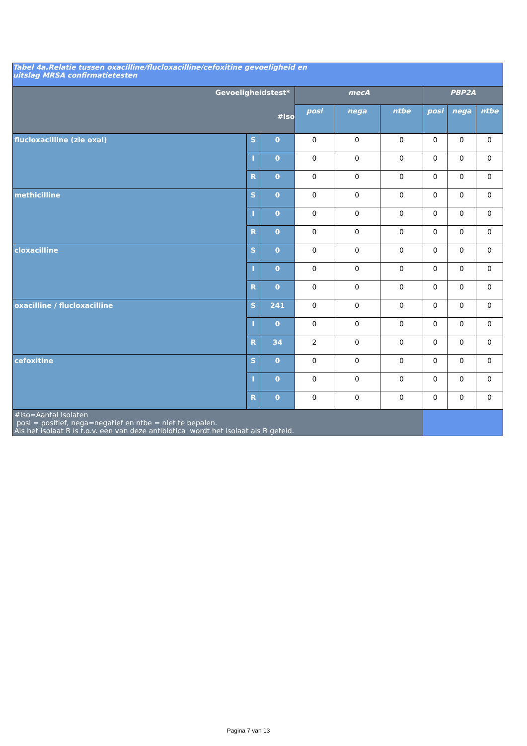| Tabel 4a.Relatie tussen oxacilline/flucloxacilline/cefoxitine gevoeligheid en uitslag MRSA confirmatietesten | | | | | | | | |
| --- | --- | --- | --- | --- | --- | --- | --- | --- |
| Gevoeligheidstest* #Iso | | | mecA | | | PBP2A | | |
| | | | posi | nega | ntbe | posi | nega | ntbe |
| flucloxacilline (zie oxal) | S | 0 | 0 | 0 | 0 | 0 | 0 | 0 |
| | I | 0 | 0 | 0 | 0 | 0 | 0 | 0 |
| | R | 0 | 0 | 0 | 0 | 0 | 0 | 0 |
| methicilline | S | 0 | 0 | 0 | 0 | 0 | 0 | 0 |
| | I | 0 | 0 | 0 | 0 | 0 | 0 | 0 |
| | R | 0 | 0 | 0 | 0 | 0 | 0 | 0 |
| cloxacilline | S | 0 | 0 | 0 | 0 | 0 | 0 | 0 |
| | I | 0 | 0 | 0 | 0 | 0 | 0 | 0 |
| | R | 0 | 0 | 0 | 0 | 0 | 0 | 0 |
| oxacilline / flucloxacilline | S | 241 | 0 | 0 | 0 | 0 | 0 | 0 |
| | I | 0 | 0 | 0 | 0 | 0 | 0 | 0 |
| | R | 34 | 2 | 0 | 0 | 0 | 0 | 0 |
| cefoxitine | S | 0 | 0 | 0 | 0 | 0 | 0 | 0 |
| | I | 0 | 0 | 0 | 0 | 0 | 0 | 0 |
| | R | 0 | 0 | 0 | 0 | 0 | 0 | 0 |
| #Iso=Aantal Isolaten posi = positief, nega=negatief en ntbe = niet te bepalen. Als het isolaat R is t.o.v. een van deze antibiotica wordt het isolaat als R geteld. | | | | | | | | |
Pagina 7 van 13